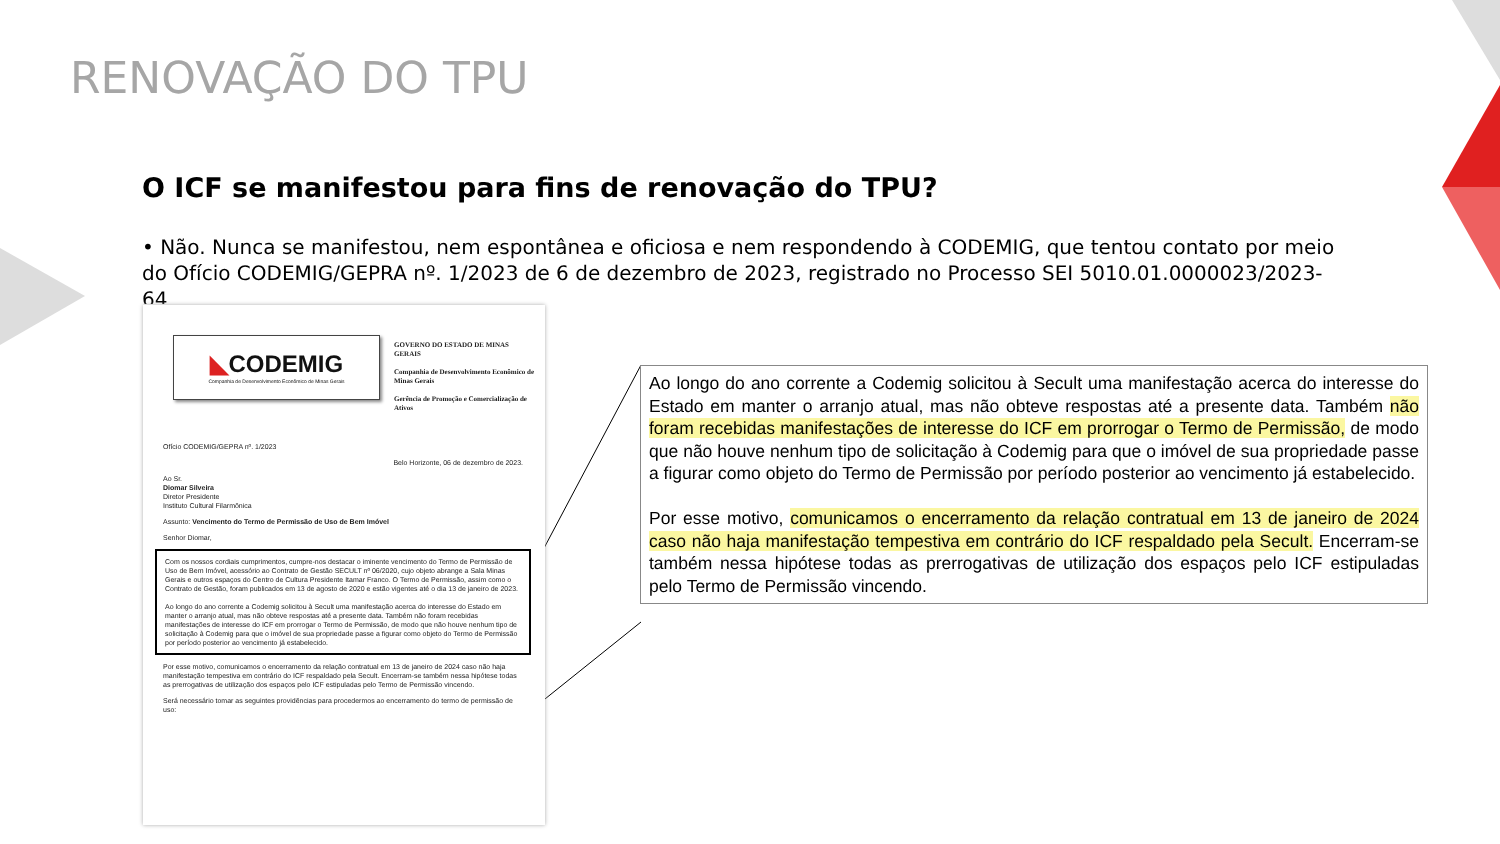RENOVAÇÃO DO TPU
O ICF se manifestou para fins de renovação do TPU?
• Não. Nunca se manifestou, nem espontânea e oficiosa e nem respondendo à CODEMIG, que tentou contato por meio do Ofício CODEMIG/GEPRA nº. 1/2023 de 6 de dezembro de 2023, registrado no Processo SEI 5010.01.0000023/2023-64
◣CODEMIG
Companhia de Desenvolvimento Econômico de Minas Gerais
GOVERNO DO ESTADO DE MINAS GERAIS
Companhia de Desenvolvimento Econômico de Minas Gerais
Gerência de Promoção e Comercialização de Ativos
Ofício CODEMIG/GEPRA nº. 1/2023
Belo Horizonte, 06 de dezembro de 2023.
Ao Sr.
Diomar Silveira
Diretor Presidente
Instituto Cultural Filarmônica
Assunto: Vencimento do Termo de Permissão de Uso de Bem Imóvel
Senhor Diomar,
Com os nossos cordiais cumprimentos, cumpre-nos destacar o iminente vencimento do Termo de Permissão de Uso de Bem Imóvel, acessório ao Contrato de Gestão SECULT nº 06/2020, cujo objeto abrange a Sala Minas Gerais e outros espaços do Centro de Cultura Presidente Itamar Franco. O Termo de Permissão, assim como o Contrato de Gestão, foram publicados em 13 de agosto de 2020 e estão vigentes até o dia 13 de janeiro de 2023.
Ao longo do ano corrente a Codemig solicitou à Secult uma manifestação acerca do interesse do Estado em manter o arranjo atual, mas não obteve respostas até a presente data. Também não foram recebidas manifestações de interesse do ICF em prorrogar o Termo de Permissão, de modo que não houve nenhum tipo de solicitação à Codemig para que o imóvel de sua propriedade passe a figurar como objeto do Termo de Permissão por período posterior ao vencimento já estabelecido.
Por esse motivo, comunicamos o encerramento da relação contratual em 13 de janeiro de 2024 caso não haja manifestação tempestiva em contrário do ICF respaldado pela Secult. Encerram-se também nessa hipótese todas as prerrogativas de utilização dos espaços pelo ICF estipuladas pelo Termo de Permissão vincendo.
Será necessário tomar as seguintes providências para procedermos ao encerramento do termo de permissão de uso:
Ao longo do ano corrente a Codemig solicitou à Secult uma manifestação acerca do interesse do Estado em manter o arranjo atual, mas não obteve respostas até a presente data. Também não foram recebidas manifestações de interesse do ICF em prorrogar o Termo de Permissão, de modo que não houve nenhum tipo de solicitação à Codemig para que o imóvel de sua propriedade passe a figurar como objeto do Termo de Permissão por período posterior ao vencimento já estabelecido.
Por esse motivo, comunicamos o encerramento da relação contratual em 13 de janeiro de 2024 caso não haja manifestação tempestiva em contrário do ICF respaldado pela Secult. Encerram-se também nessa hipótese todas as prerrogativas de utilização dos espaços pelo ICF estipuladas pelo Termo de Permissão vincendo.